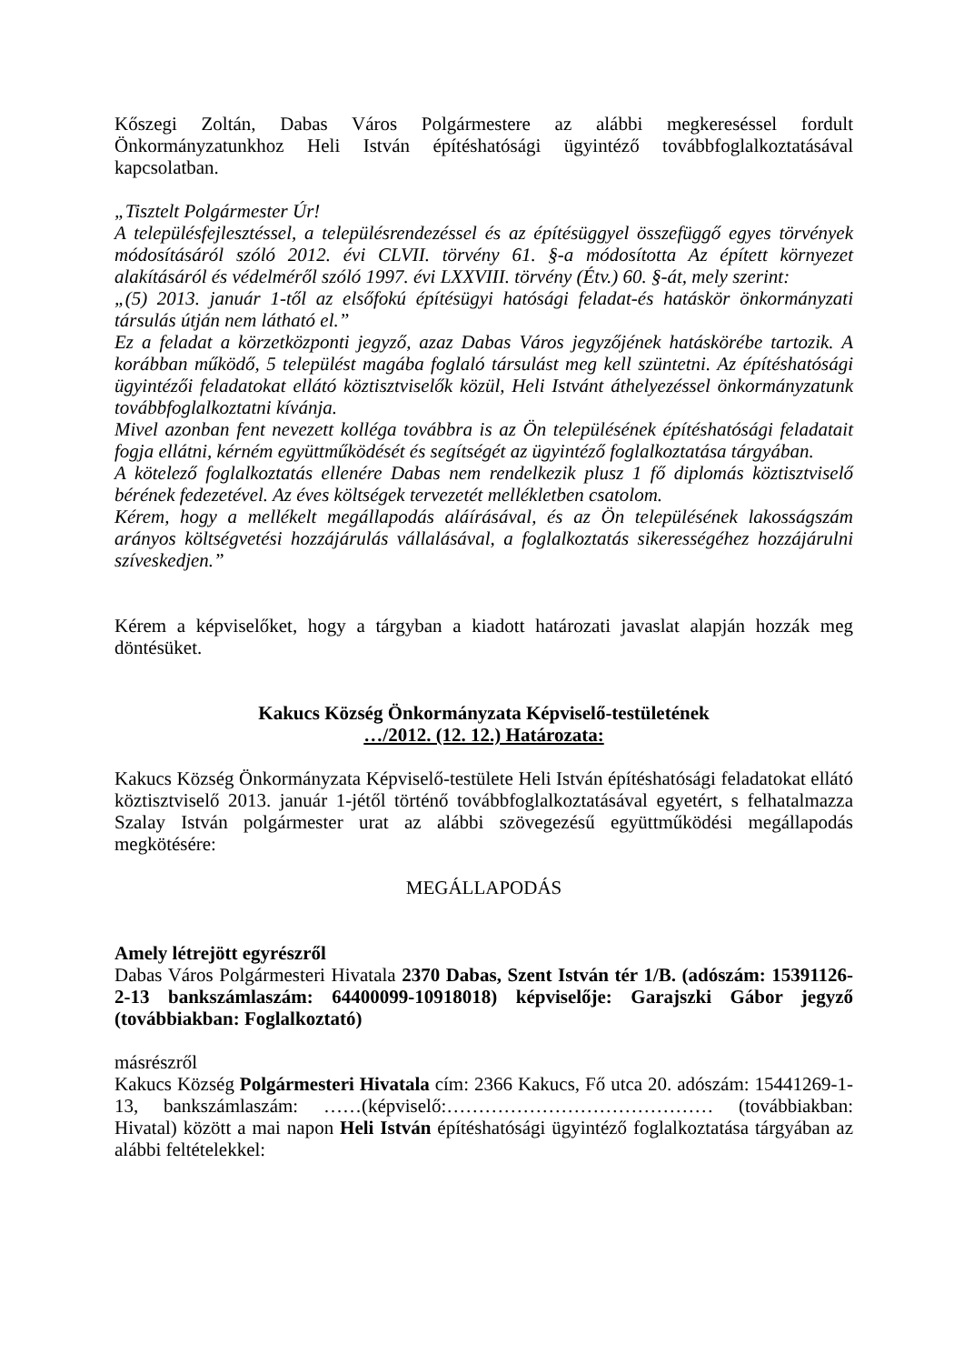Kőszegi Zoltán, Dabas Város Polgármestere az alábbi megkereséssel fordult Önkormányzatunkhoz Heli István építéshatósági ügyintéző továbbfoglalkoztatásával kapcsolatban.
„Tisztelt Polgármester Úr!
A településfejlesztéssel, a településrendezéssel és az építésüggyel összefüggő egyes törvények módosításáról szóló 2012. évi CLVII. törvény 61. §-a módosította Az épített környezet alakításáról és védelméről szóló 1997. évi LXXVIII. törvény (Étv.) 60. §-át, mely szerint:
„(5) 2013. január 1-től az elsőfokú építésügyi hatósági feladat-és hatáskör önkormányzati társulás útján nem látható el.”
Ez a feladat a körzetközponti jegyző, azaz Dabas Város jegyzőjének hatáskörébe tartozik. A korábban működő, 5 települést magába foglaló társulást meg kell szüntetni. Az építéshatósági ügyintézői feladatokat ellátó köztisztviselők közül, Heli Istvánt áthelyezéssel önkormányzatunk továbbfoglalkoztatni kívánja.
Mivel azonban fent nevezett kolléga továbbra is az Ön településének építéshatósági feladatait fogja ellátni, kérném együttműködését és segítségét az ügyintéző foglalkoztatása tárgyában.
A kötelező foglalkoztatás ellenére Dabas nem rendelkezik plusz 1 fő diplomás köztisztviselő bérének fedezetével. Az éves költségek tervezetét mellékletben csatolom.
Kérem, hogy a mellékelt megállapodás aláírásával, és az Ön településének lakosságszám arányos költségvetési hozzájárulás vállalásával, a foglalkoztatás sikerességéhez hozzájárulni szíveskedjen.”
Kérem a képviselőket, hogy a tárgyban a kiadott határozati javaslat alapján hozzák meg döntésüket.
Kakucs Község Önkormányzata Képviselő-testületének
…/2012. (12. 12.) Határozata:
Kakucs Község Önkormányzata Képviselő-testülete Heli István építéshatósági feladatokat ellátó köztisztviselő 2013. január 1-jétől történő továbbfoglalkoztatásával egyetért, s felhatalmazza Szalay István polgármester urat az alábbi szövegezésű együttműködési megállapodás megkötésére:
MEGÁLLAPODÁS
Amely létrejött egyrészről
Dabas Város Polgármesteri Hivatala 2370 Dabas, Szent István tér 1/B. (adószám: 15391126-2-13 bankszámlaszám: 64400099-10918018) képviselője: Garajszki Gábor jegyző (továbbiakban: Foglalkoztató)
másrészről
Kakucs Község Polgármesteri Hivatala cím: 2366 Kakucs, Fő utca 20. adószám: 15441269-1-13, bankszámlaszám: ……(képviselő:…………………………………… (továbbiakban: Hivatal) között a mai napon Heli István építéshatósági ügyintéző foglalkoztatása tárgyában az alábbi feltételekkel: